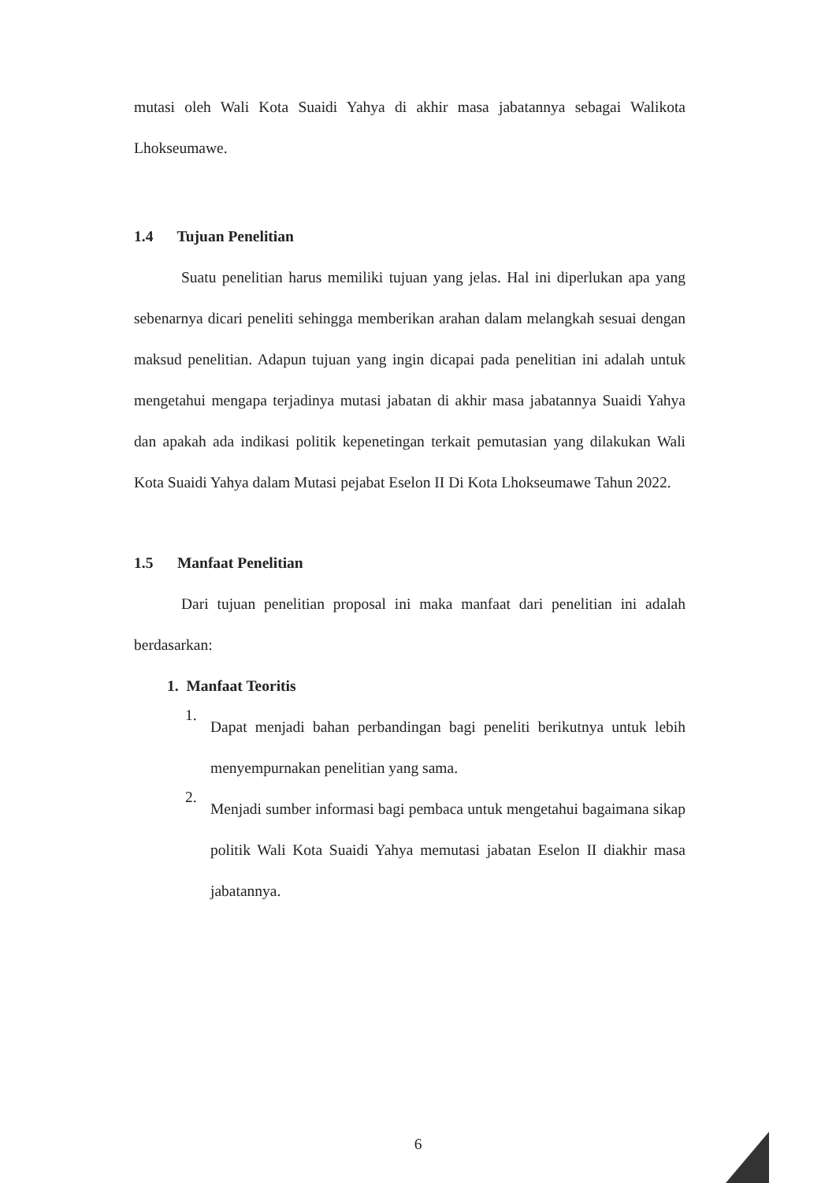mutasi oleh Wali Kota Suaidi Yahya di akhir masa jabatannya sebagai Walikota Lhokseumawe.
1.4 Tujuan Penelitian
Suatu penelitian harus memiliki tujuan yang jelas. Hal ini diperlukan apa yang sebenarnya dicari peneliti sehingga memberikan arahan dalam melangkah sesuai dengan maksud penelitian. Adapun tujuan yang ingin dicapai pada penelitian ini adalah untuk mengetahui mengapa terjadinya mutasi jabatan di akhir masa jabatannya Suaidi Yahya dan apakah ada indikasi politik kepenetingan terkait pemutasian yang dilakukan Wali Kota Suaidi Yahya dalam Mutasi pejabat Eselon II Di Kota Lhokseumawe Tahun 2022.
1.5 Manfaat Penelitian
Dari tujuan penelitian proposal ini maka manfaat dari penelitian ini adalah berdasarkan:
1. Manfaat Teoritis
1.
Dapat menjadi bahan perbandingan bagi peneliti berikutnya untuk lebih menyempurnakan penelitian yang sama.
2.
Menjadi sumber informasi bagi pembaca untuk mengetahui bagaimana sikap politik Wali Kota Suaidi Yahya memutasi jabatan Eselon II diakhir masa jabatannya.
6